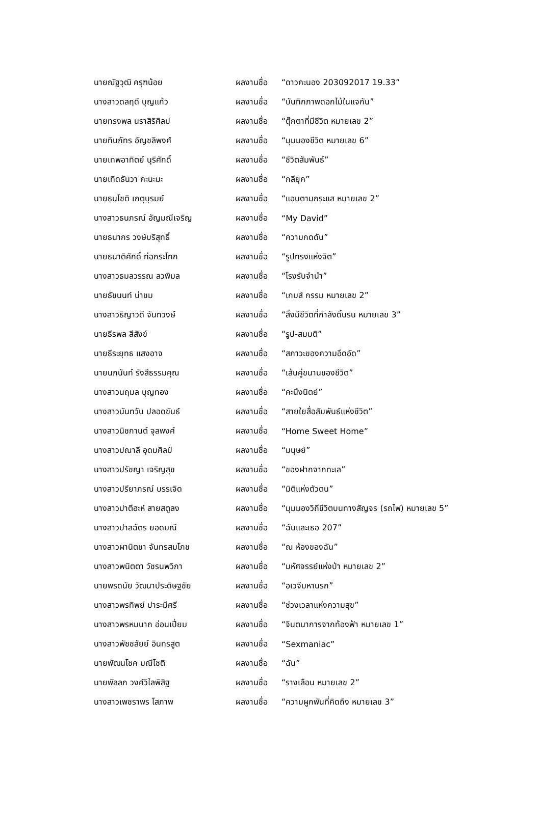| นายณัฐวุฒิ ครุฑน้อย | ผลงานชื่อ | “ดาวคะนอง 203092017 19.33” |
| นางสาวดลฤดี บุญแก้ว | ผลงานชื่อ | “บันทึกภาพดอกไม้ในแจกัน” |
| นายทรงพล นราสิริศิลป | ผลงานชื่อ | “ตุ๊กตาที่มีชีวิต หมายเลข 2” |
| นายทินภัทร อัญชลิพงศ์ | ผลงานชื่อ | “มุมมองชีวิต หมายเลข 6” |
| นายเทพอาทิตย์ นุริศักดิ์ | ผลงานชื่อ | “ชีวิตสัมพันธ์” |
| นายเทิดธันวา คะนะมะ | ผลงานชื่อ | “กลียุค” |
| นายธนโชติ เกตุบุรมย์ | ผลงานชื่อ | “แอบตามกระแส หมายเลข 2” |
| นางสาวธนภรณ์ อัญมณีเจริญ | ผลงานชื่อ | “My David” |
| นายธนากร วงษ์บริสุทธิ์ | ผลงานชื่อ | “ความกดดัน” |
| นายธนาติศักดิ์ ท่อกระโทก | ผลงานชื่อ | “รูปทรงแห่งจิต” |
| นางสาวธมลวรรณ ลวพิมล | ผลงานชื่อ | “โรงรับจำนำ” |
| นายธัชนนท์ น่าชม | ผลงานชื่อ | “เกมส์ กรรม หมายเลข 2” |
| นางสาวธิญาวดี จันทวงษ์ | ผลงานชื่อ | “สิ่งมีชีวิตที่กำลังดิ้นรน หมายเลข 3” |
| นายธีรพล สีสังข์ | ผลงานชื่อ | “รูป-สมมติ” |
| นายธีระยุทธ แสงอาจ | ผลงานชื่อ | “สภาวะของความอึดอัด” |
| นายนภนันท์ รังสีธรรมคุณ | ผลงานชื่อ | “เส้นคู่ขนานของชีวิต” |
| นางสาวนฤมล บุญทอง | ผลงานชื่อ | “คะนึงนิตย์” |
| นางสาวนันทวัน ปลอดขันธ์ | ผลงานชื่อ | “สายใยสื่อสัมพันธ์แห่งชีวิต” |
| นางสาวนิชกานต์ จุลพงศ์ | ผลงานชื่อ | “Home Sweet Home” |
| นางสาวปณาลี อุดมศิลป์ | ผลงานชื่อ | “มนุษย์” |
| นางสาวปรัชญา เจริญสุข | ผลงานชื่อ | “ของฝากจากทะเล” |
| นางสาวปรียาภรณ์ บรรเจิด | ผลงานชื่อ | “มิติแห่งตัวตน” |
| นางสาวปาตีฮะห์ สายสตูลง | ผลงานชื่อ | “มุมมองวิถีชีวิตบนทางสัญจร (รถไฟ) หมายเลข 5” |
| นางสาวปาลฉัตร ยอดมณี | ผลงานชื่อ | “ฉันและเธอ 207” |
| นางสาวผานิตชา จันทรสมโภช | ผลงานชื่อ | “ณ ห้องของฉัน” |
| นางสาวพนิตตา วัชรนพวิภา | ผลงานชื่อ | “มหัศจรรย์แห่งป่า หมายเลข 2” |
| นายพรดนัย วัฒนาประดิษฐชัย | ผลงานชื่อ | “อเวจีมหานรก” |
| นางสาวพรทิพย์ ปาระมีศรี | ผลงานชื่อ | “ช่วงเวลาแห่งความสุข” |
| นางสาวพรหมนาถ อ่อนเปี่ยม | ผลงานชื่อ | “จินตนาการจากท้องฟ้า หมายเลข 1” |
| นางสาวพัชชลัยย์ อินทรสูต | ผลงานชื่อ | “Sexmaniac” |
| นายพัฒนโชค มณีโชติ | ผลงานชื่อ | “ฉัน” |
| นายพัลลภ วงศ์วิไลพิสิฐ | ผลงานชื่อ | “รางเลือน หมายเลข 2” |
| นางสาวเพชราพร โสภาพ | ผลงานชื่อ | “ความผูกพันที่คิดถึง หมายเลข 3” |